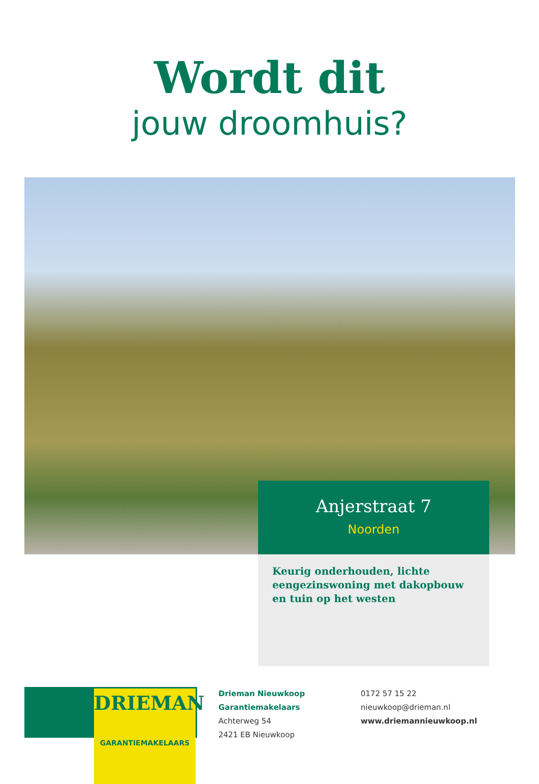Wordt dit
jouw droomhuis?
Anjerstraat 7
Noorden
Keurig onderhouden, lichte eengezinswoning met dakopbouw en tuin op het westen
DRIEMAN
GARANTIEMAKELAARS
Drieman Nieuwkoop
Garantiemakelaars
Achterweg 54
2421 EB Nieuwkoop
0172 57 15 22
nieuwkoop@drieman.nl
www.driemannieuwkoop.nl